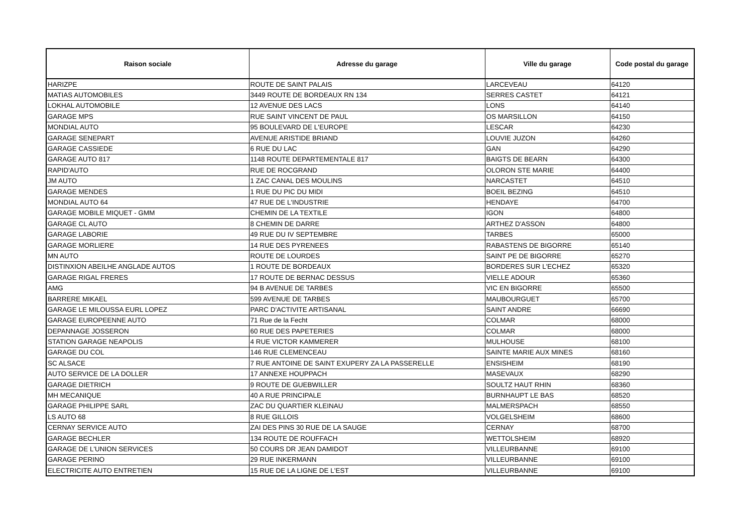| Raison sociale | Adresse du garage | Ville du garage | Code postal du garage |
| --- | --- | --- | --- |
| HARIZPE | ROUTE DE SAINT PALAIS | LARCEVEAU | 64120 |
| MATIAS AUTOMOBILES | 3449 ROUTE DE BORDEAUX RN 134 | SERRES CASTET | 64121 |
| LOKHAL AUTOMOBILE | 12 AVENUE DES LACS | LONS | 64140 |
| GARAGE MPS | RUE SAINT VINCENT DE PAUL | OS MARSILLON | 64150 |
| MONDIAL AUTO | 95 BOULEVARD DE L'EUROPE | LESCAR | 64230 |
| GARAGE SENEPART | AVENUE ARISTIDE BRIAND | LOUVIE JUZON | 64260 |
| GARAGE CASSIEDE | 6 RUE DU LAC | GAN | 64290 |
| GARAGE AUTO 817 | 1148 ROUTE DEPARTEMENTALE 817 | BAIGTS DE BEARN | 64300 |
| RAPID'AUTO | RUE DE ROCGRAND | OLORON STE MARIE | 64400 |
| JM AUTO | 1 ZAC CANAL DES MOULINS | NARCASTET | 64510 |
| GARAGE MENDES | 1 RUE DU PIC DU MIDI | BOEIL BEZING | 64510 |
| MONDIAL AUTO 64 | 47 RUE DE L'INDUSTRIE | HENDAYE | 64700 |
| GARAGE MOBILE MIQUET - GMM | CHEMIN DE LA TEXTILE | IGON | 64800 |
| GARAGE CL AUTO | 8 CHEMIN DE DARRE | ARTHEZ D'ASSON | 64800 |
| GARAGE LABORIE | 49 RUE DU IV SEPTEMBRE | TARBES | 65000 |
| GARAGE MORLIERE | 14 RUE DES PYRENEES | RABASTENS DE BIGORRE | 65140 |
| MN AUTO | ROUTE DE LOURDES | SAINT PE DE BIGORRE | 65270 |
| DISTINXION ABEILHE ANGLADE AUTOS | 1 ROUTE DE BORDEAUX | BORDERES SUR L'ECHEZ | 65320 |
| GARAGE RIGAL FRERES | 17 ROUTE DE BERNAC DESSUS | VIELLE ADOUR | 65360 |
| AMG | 94 B AVENUE DE TARBES | VIC EN BIGORRE | 65500 |
| BARRERE MIKAEL | 599 AVENUE DE TARBES | MAUBOURGUET | 65700 |
| GARAGE LE MILOUSSA EURL LOPEZ | PARC D'ACTIVITE ARTISANAL | SAINT ANDRE | 66690 |
| GARAGE EUROPEENNE AUTO | 71 Rue de la Fecht | COLMAR | 68000 |
| DEPANNAGE JOSSERON | 60 RUE DES PAPETERIES | COLMAR | 68000 |
| STATION GARAGE NEAPOLIS | 4 RUE VICTOR KAMMERER | MULHOUSE | 68100 |
| GARAGE DU COL | 146 RUE CLEMENCEAU | SAINTE MARIE AUX MINES | 68160 |
| SC ALSACE | 7 RUE ANTOINE DE SAINT EXUPERY ZA LA PASSERELLE | ENSISHEIM | 68190 |
| AUTO SERVICE DE LA DOLLER | 17 ANNEXE HOUPPACH | MASEVAUX | 68290 |
| GARAGE DIETRICH | 9 ROUTE DE GUEBWILLER | SOULTZ HAUT RHIN | 68360 |
| MH MECANIQUE | 40 A RUE PRINCIPALE | BURNHAUPT LE BAS | 68520 |
| GARAGE PHILIPPE SARL | ZAC DU QUARTIER KLEINAU | MALMERSPACH | 68550 |
| LS AUTO 68 | 8 RUE GILLOIS | VOLGELSHEIM | 68600 |
| CERNAY SERVICE AUTO | ZAI DES PINS 30 RUE DE LA SAUGE | CERNAY | 68700 |
| GARAGE BECHLER | 134 ROUTE DE ROUFFACH | WETTOLSHEIM | 68920 |
| GARAGE DE L'UNION SERVICES | 50 COURS DR JEAN DAMIDOT | VILLEURBANNE | 69100 |
| GARAGE PERINO | 29 RUE INKERMANN | VILLEURBANNE | 69100 |
| ELECTRICITE AUTO ENTRETIEN | 15 RUE DE LA LIGNE DE L'EST | VILLEURBANNE | 69100 |